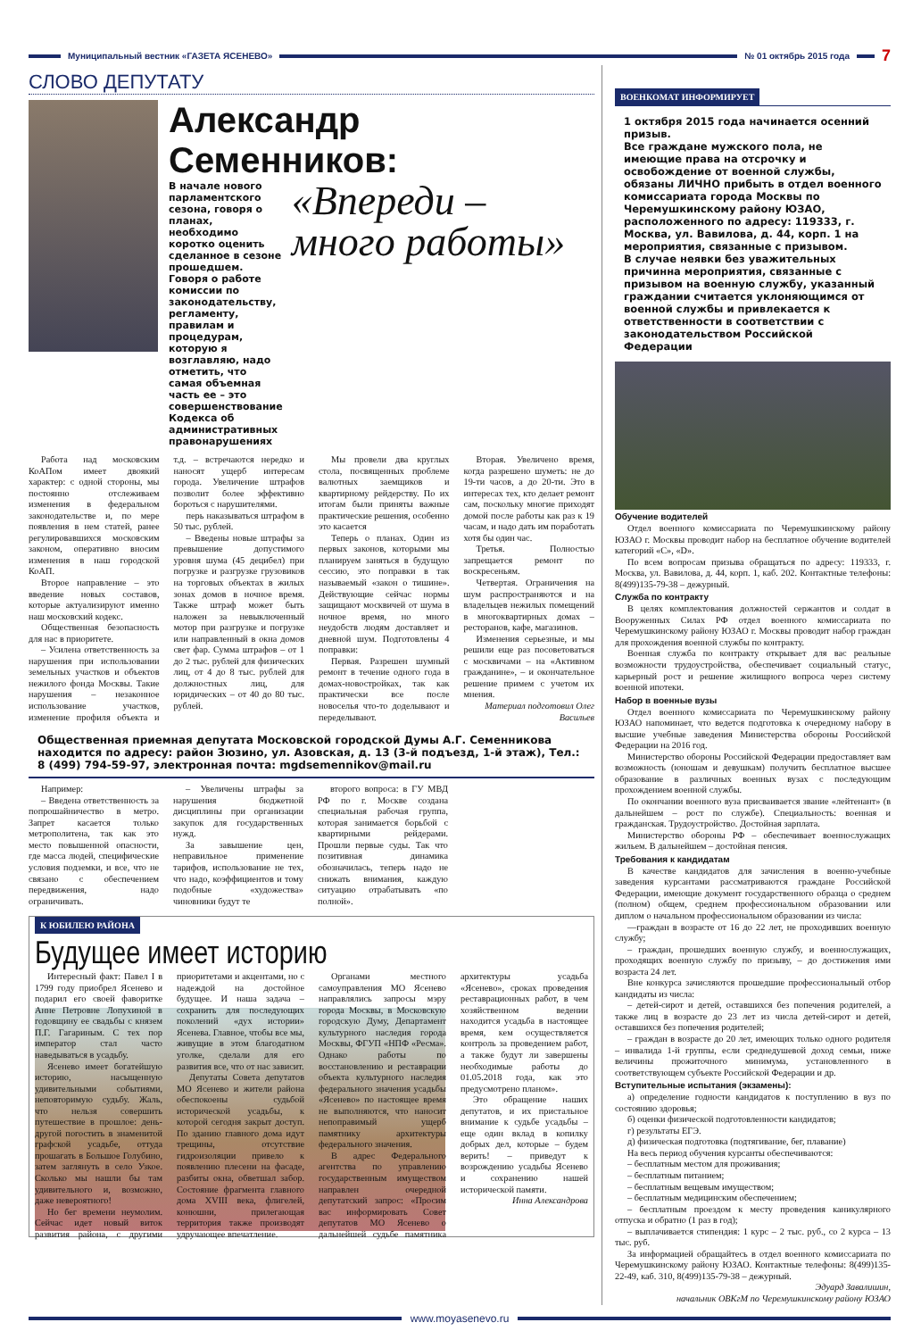Муниципальный вестник «ГАЗЕТА ЯСЕНЕВО»
№ 01 октябрь 2015 года
7
СЛОВО ДЕПУТАТУ
Александр Семенников:
В начале нового парламентского сезона, говоря о планах, необходимо коротко оценить сделанное в сезоне прошедшем. Говоря о работе комиссии по законодательству, регламенту, правилам и процедурам, которую я возглавляю, надо отметить, что самая объемная часть ее – это совершенствование Кодекса об административных правонарушениях
«Впереди – много работы»
Работа над московским КоАПом имеет двоякий характер: с одной стороны, мы постоянно отслеживаем изменения в федеральном законодательстве и, по мере появления в нем статей, ранее регулировавшихся московским законом, оперативно вносим изменения в наш городской КоАП.
Второе направление – это введение новых составов, которые актуализируют именно наш московский кодекс.
Общественная безопасность для нас в приоритете.
– Усилена ответственность за нарушения при использовании земельных участков и объектов нежилого фонда Москвы. Такие нарушения – незаконное использование участков, изменение профиля объекта и т.д. – встречаются нередко и наносят ущерб интересам города. Увеличение штрафов позволит более эффективно бороться с нарушителями.
перь наказываться штрафом в 50 тыс. рублей.
– Введены новые штрафы за превышение допустимого уровня шума (45 децибел) при погрузке и разгрузке грузовиков на торговых объектах в жилых зонах домов в ночное время. Также штраф может быть наложен за невыключенный мотор при разгрузке и погрузке или направленный в окна домов свет фар. Сумма штрафов – от 1 до 2 тыс. рублей для физических лиц, от 4 до 8 тыс. рублей для должностных лиц, для юридических – от 40 до 80 тыс. рублей.
Мы провели два круглых стола, посвященных проблеме валютных заемщиков и квартирному рейдерству. По их итогам были приняты важные практические решения, особенно это касается
Теперь о планах. Один из первых законов, которыми мы планируем заняться в будущую сессию, это поправки в так называемый «закон о тишине». Действующие сейчас нормы защищают москвичей от шума в ночное время, но много неудобств людям доставляет и дневной шум. Подготовлены 4 поправки:
Первая. Разрешен шумный ремонт в течение одного года в домах-новостройках, так как практически все после новоселья что-то доделывают и переделывают.
Вторая. Увеличено время, когда разрешено шуметь: не до 19-ти часов, а до 20-ти. Это в интересах тех, кто делает ремонт сам, поскольку многие приходят домой после работы как раз к 19 часам, и надо дать им поработать хотя бы один час.
Третья. Полностью запрещается ремонт по воскресеньям.
Четвертая. Ограничения на шум распространяются и на владельцев нежилых помещений в многоквартирных домах – ресторанов, кафе, магазинов.
Изменения серьезные, и мы решили еще раз посоветоваться с москвичами – на «Активном гражданине», – и окончательное решение примем с учетом их мнения.
Материал подготовил Олег Васильев
Общественная приемная депутата Московской городской Думы А.Г. Семенникова находится по адресу: район Зюзино, ул. Азовская, д. 13 (3-й подъезд, 1-й этаж), Тел.: 8 (499) 794-59-97, электронная почта: mgdsemennikov@mail.ru
Например:
– Введена ответственность за попрошайничество в метро. Запрет касается только метрополитена, так как это место повышенной опасности, где масса людей, специфические условия подземки, и все, что не связано с обеспечением передвижения, надо ограничивать.
– Увеличены штрафы за нарушения бюджетной дисциплины при организации закупок для государственных нужд.
За завышение цен, неправильное применение тарифов, использование не тех, что надо, коэффициентов и тому подобные «художества» чиновники будут те
второго вопроса: в ГУ МВД РФ по г. Москве создана специальная рабочая группа, которая занимается борьбой с квартирными рейдерами. Прошли первые суды. Так что позитивная динамика обозначилась, теперь надо не снижать внимания, каждую ситуацию отрабатывать «по полной».
К ЮБИЛЕЮ РАЙОНА
Будущее имеет историю
Интересный факт: Павел I в 1799 году приобрел Ясенево и подарил его своей фаворитке Анне Петровне Лопухиной в годовщину ее свадьбы с князем П.Г. Гагариным. С тех пор император стал часто наведываться в усадьбу.
Ясенево имеет богатейшую историю, насыщенную удивительными событиями, неповторимую судьбу. Жаль, что нельзя совершить путешествие в прошлое: день-другой погостить в знаменитой графской усадьбе, оттуда прошагать в Большое Голубино, затем заглянуть в село Узкое. Сколько мы нашли бы там удивительного и, возможно, даже невероятного!
Но бег времени неумолим. Сейчас идет новый виток развития района, с другими приоритетами и акцентами, но с надеждой на достойное будущее. И наша задача – сохранить для последующих поколений «дух истории» Ясенева. Главное, чтобы все мы, живущие в этом благодатном уголке, сделали для его развития все, что от нас зависит.
Депутаты Совета депутатов МО Ясенево и жители района обеспокоены судьбой исторической усадьбы, к которой сегодня закрыт доступ. По зданию главного дома идут трещины, отсутствие гидроизоляции привело к появлению плесени на фасаде, разбиты окна, обветшал забор. Состояние фрагмента главного дома XVIII века, флигелей, конюшни, прилегающая территория также производят удручающее впечатление.
Органами местного самоуправления МО Ясенево направлялись запросы мэру города Москвы, в Московскую городскую Думу, Департамент культурного наследия города Москвы, ФГУП «НПФ «Ресма». Однако работы по восстановлению и реставрации объекта культурного наследия федерального значения усадьбы «Ясенево» по настоящее время не выполняются, что наносит непоправимый ущерб памятнику архитектуры федерального значения.
В адрес Федерального агентства по управлению государственным имуществом направлен очередной депутатский запрос: «Просим вас информировать Совет депутатов МО Ясенево о дальнейшей судьбе памятника архитектуры усадьба «Ясенево», сроках проведения реставрационных работ, в чем хозяйственном ведении находится усадьба в настоящее время, кем осуществляется контроль за проведением работ, а также будут ли завершены необходимые работы до 01.05.2018 года, как это предусмотрено планом».
Это обращение наших депутатов, и их пристальное внимание к судьбе усадьбы – еще один вклад в копилку добрых дел, которые – будем верить! – приведут к возрождению усадьбы Ясенево и сохранению нашей исторической памяти.
Инна Александрова
ВОЕНКОМАТ ИНФОРМИРУЕТ
1 октября 2015 года начинается осенний призыв.
Все граждане мужского пола, не имеющие права на отсрочку и освобождение от военной службы, обязаны ЛИЧНО прибыть в отдел военного комиссариата города Москвы по Черемушкинскому району ЮЗАО, расположенного по адресу: 119333, г. Москва, ул. Вавилова, д. 44, корп. 1 на мероприятия, связанные с призывом.
В случае неявки без уважительных причинна мероприятия, связанные с призывом на военную службу, указанный граждании считается уклоняющимся от военной службы и привлекается к ответственности в соответствии с законодательством Российской Федерации
Обучение водителей
Отдел военного комиссариата по Черемушкинскому району ЮЗАО г. Москвы проводит набор на бесплатное обучение водителей категорий «C», «D».
По всем вопросам призыва обращаться по адресу: 119333, г. Москва, ул. Вавилова, д. 44, корп. 1, каб. 202. Контактные телефоны: 8(499)135-79-38 – дежурный.
Служба по контракту
В целях комплектования должностей сержантов и солдат в Вооруженных Силах РФ отдел военного комиссариата по Черемушкинскому району ЮЗАО г. Москвы проводит набор граждан для прохождения военной службы по контракту.
Военная служба по контракту открывает для вас реальные возможности трудоустройства, обеспечивает социальный статус, карьерный рост и решение жилищного вопроса через систему военной ипотеки.
Набор в военные вузы
Отдел военного комиссариата по Черемушкинскому району ЮЗАО напоминает, что ведется подготовка к очередному набору в высшие учебные заведения Министерства обороны Российской Федерации на 2016 год.
Министерство обороны Российской Федерации предоставляет вам возможность (юношам и девушкам) получить бесплатное высшее образование в различных военных вузах с последующим прохождением военной службы.
По окончании военного вуза присваивается звание «лейтенант» (в дальнейшем – рост по службе). Специальность: военная и гражданская. Трудоустройство. Достойная зарплата.
Министерство обороны РФ – обеспечивает военнослужащих жильем. В дальнейшем – достойная пенсия.
Требования к кандидатам
В качестве кандидатов для зачисления в военно-учебные заведения курсантами рассматриваются граждане Российской Федерации, имеющие документ государственного образца о среднем (полном) общем, среднем профессиональном образовании или диплом о начальном профессиональном образовании из числа:
—граждан в возрасте от 16 до 22 лет, не проходивших военную службу;
– граждан, прошедших военную службу, и военнослужащих, проходящих военную службу по призыву, – до достижения ими возраста 24 лет.
Вне конкурса зачисляются прошедшие профессиональный отбор кандидаты из числа:
– детей-сирот и детей, оставшихся без попечения родителей, а также лиц в возрасте до 23 лет из числа детей-сирот и детей, оставшихся без попечения родителей;
– граждан в возрасте до 20 лет, имеющих только одного родителя – инвалида 1-й группы, если среднедушевой доход семьи, ниже величины прожиточного минимума, установленного в соответствующем субъекте Российской Федерации и др.
Вступительные испытания (экзамены):
а) определение годности кандидатов к поступлению в вуз по состоянию здоровья;
б) оценки физической подготовленности кандидатов;
г) результаты ЕГЭ.
д) физическая подготовка (подтягивание, бег, плавание)
На весь период обучения курсанты обеспечиваются:
– бесплатным местом для проживания;
– бесплатным питанием;
– бесплатным вещевым имуществом;
– бесплатным медицинским обеспечением;
– бесплатным проездом к месту проведения каникулярного отпуска и обратно (1 раз в год);
– выплачивается стипендия: 1 курс – 2 тыс. руб., со 2 курса – 13 тыс. руб.
За информацией обращайтесь в отдел военного комиссариата по Черемушкинскому району ЮЗАО. Контактные телефоны: 8(499)135-22-49, каб. 310, 8(499)135-79-38 – дежурный.
Эдуард Завалишин,
начальник ОВКгМ по Черемушкинскому району ЮЗАО
www.moyasenevo.ru